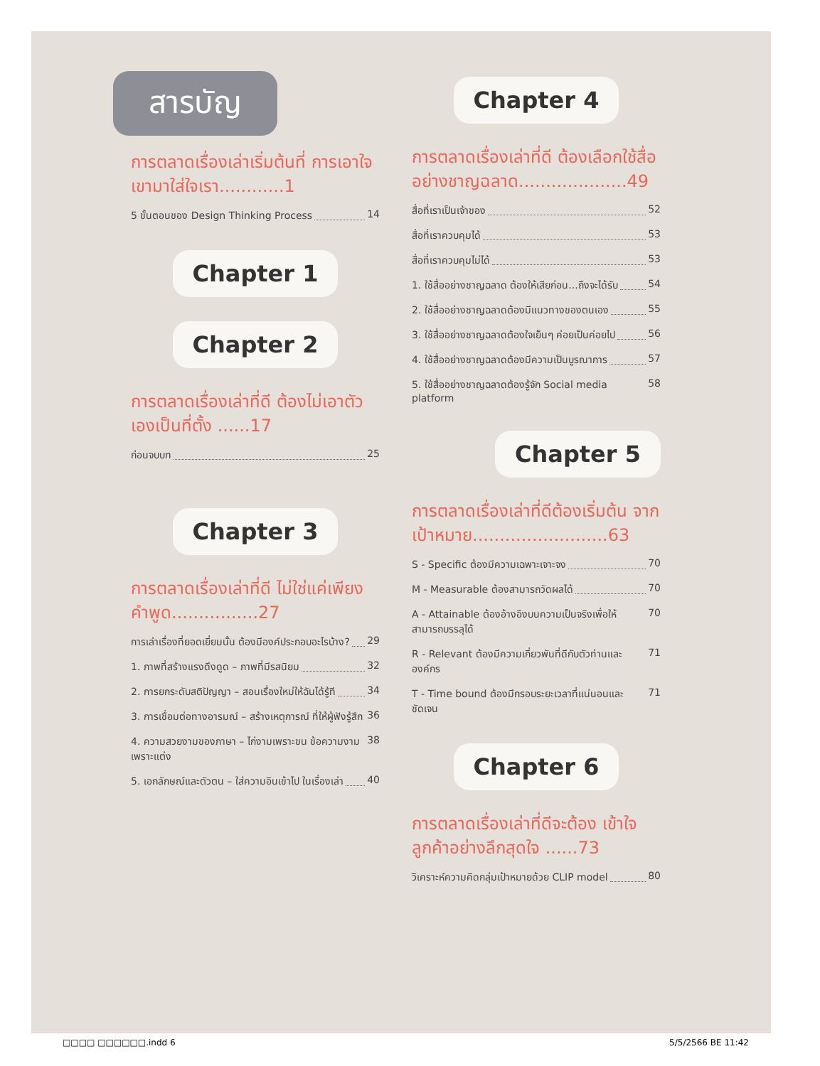สารบัญ
การตลาดเรื่องเล่าเริ่มต้นที่ การเอาใจเขามาใส่ใจเรา............1
5 ขั้นตอนของ Design Thinking Process 14
Chapter 1
Chapter 2
การตลาดเรื่องเล่าที่ดี ต้องไม่เอาตัวเองเป็นที่ตั้ง ......17
ก่อนจบบท 25
Chapter 3
การตลาดเรื่องเล่าที่ดี ไม่ใช่แค่เพียงคำพูด................27
การเล่าเรื่องที่ยอดเยี่ยมนั้น ต้องมีองค์ประกอบอะไรบ้าง? 29
1. ภาพที่สร้างแรงดึงดูด – ภาพที่มีรสนิยม 32
2. การยกระดับสติปัญญา – สอนเรื่องใหม่ให้ฉันได้รู้ที 34
3. การเชื่อมต่อทางอารมณ์ – สร้างเหตุการณ์ ที่ให้ผู้ฟังรู้สึก 36
4. ความสวยงามของภาษา – ไก่งามเพราะขน ข้อความงามเพราะแต่ง 38
5. เอกลักษณ์และตัวตน – ใส่ความอินเข้าไป ในเรื่องเล่า 40
Chapter 4
การตลาดเรื่องเล่าที่ดี ต้องเลือกใช้สื่อ อย่างชาญฉลาด....................49
สื่อที่เราเป็นเจ้าของ 52
สื่อที่เราควบคุมได้ 53
สื่อที่เราควบคุมไม่ได้ 53
1. ใช้สื่ออย่างชาญฉลาด ต้องให้เสียก่อน...ถึงจะได้รับ 54
2. ใช้สื่ออย่างชาญฉลาดต้องมีแนวทางของตนเอง 55
3. ใช้สื่ออย่างชาญฉลาดต้องใจเย็นๆ ค่อยเป็นค่อยไป 56
4. ใช้สื่ออย่างชาญฉลาดต้องมีความเป็นบูรณาการ 57
5. ใช้สื่ออย่างชาญฉลาดต้องรู้จัก Social media platform 58
Chapter 5
การตลาดเรื่องเล่าที่ดีต้องเริ่มต้น จากเป้าหมาย.........................63
S - Specific ต้องมีความเฉพาะเจาะจง 70
M - Measurable ต้องสามารถวัดผลได้ 70
A - Attainable ต้องอ้างอิงบนความเป็นจริงเพื่อให้ สามารถบรรลุได้ 70
R - Relevant ต้องมีความเกี่ยวพันที่ดีกับตัวท่านและ องค์กร 71
T - Time bound ต้องมีกรอบระยะเวลาที่แน่นอนและ ชัดเจน 71
Chapter 6
การตลาดเรื่องเล่าที่ดีจะต้อง เข้าใจลูกค้าอย่างลึกสุดใจ ......73
วิเคราะห์ความคิดกลุ่มเป้าหมายด้วย CLIP model 80
□□□□ □□□□□□.indd 6 5/5/2566 BE 11:42